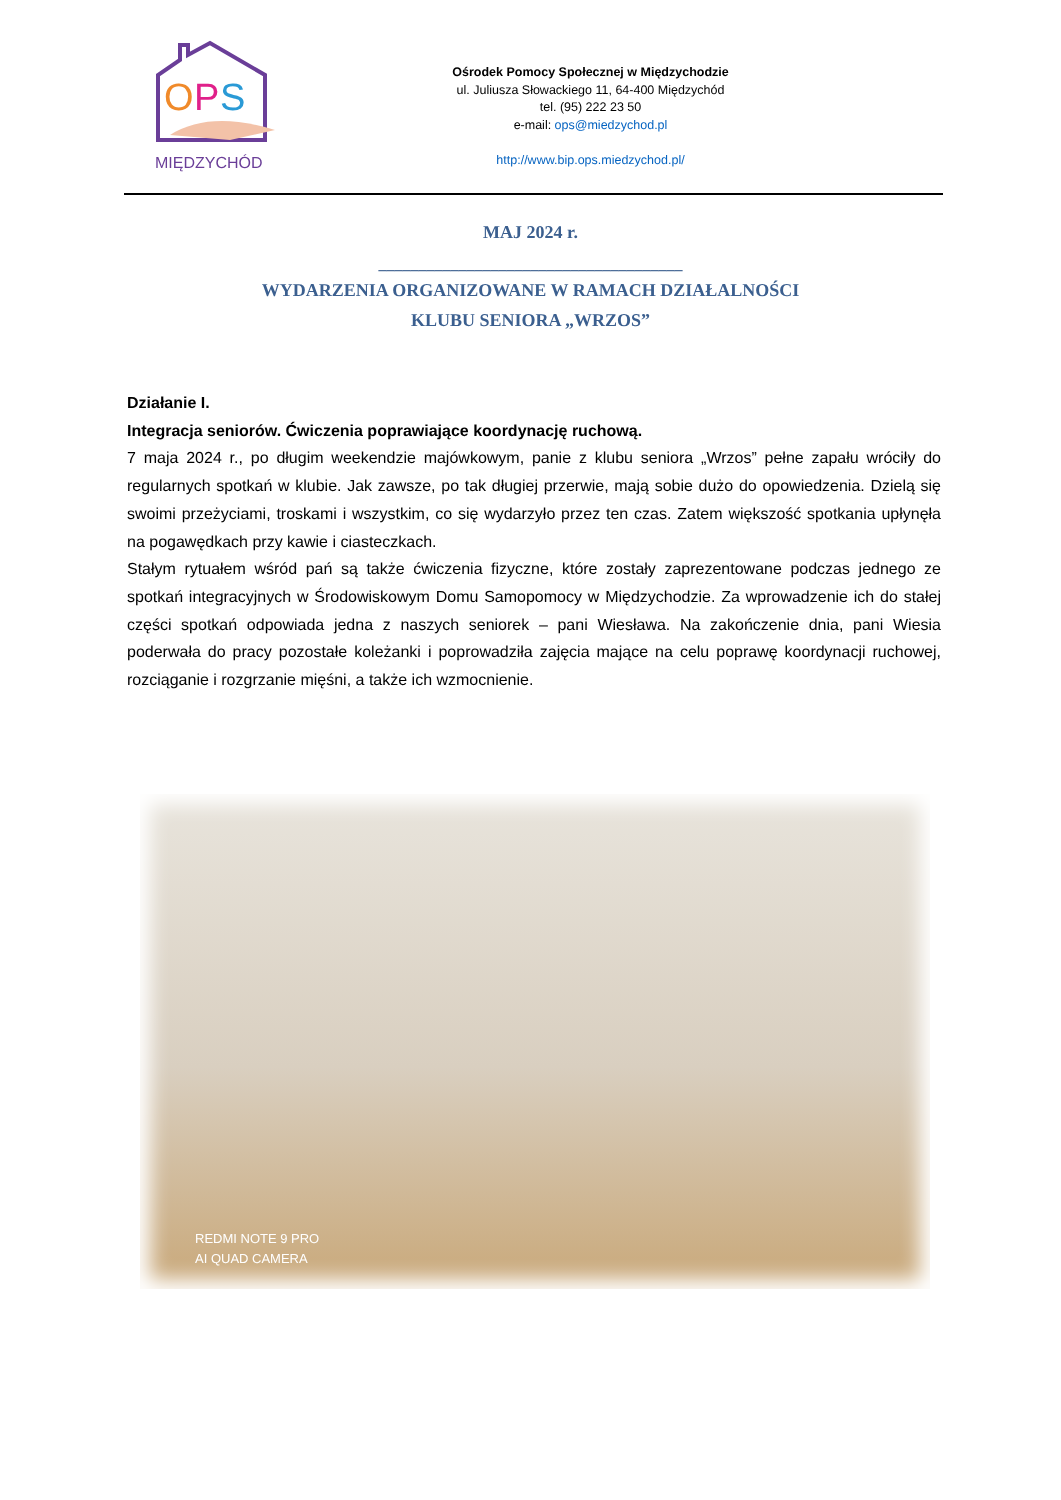O
P
S
MIĘDZYCHÓD
Ośrodek Pomocy Społecznej w Międzychodzie
ul. Juliusza Słowackiego 11, 64-400 Międzychód
tel. (95) 222 23 50
e-mail: ops@miedzychod.pl
http://www.bip.ops.miedzychod.pl/
MAJ 2024 r.
______________________________________
WYDARZENIA ORGANIZOWANE W RAMACH DZIAŁALNOŚCI
KLUBU SENIORA „WRZOS”
Działanie I.
Integracja seniorów. Ćwiczenia poprawiające koordynację ruchową.
7 maja 2024 r., po długim weekendzie majówkowym, panie z klubu seniora „Wrzos” pełne zapału wróciły do regularnych spotkań w klubie. Jak zawsze, po tak długiej przerwie, mają sobie dużo do opowiedzenia. Dzielą się swoimi przeżyciami, troskami i wszystkim, co się wydarzyło przez ten czas. Zatem większość spotkania upłynęła na pogawędkach przy kawie i ciasteczkach.
Stałym rytuałem wśród pań są także ćwiczenia fizyczne, które zostały zaprezentowane podczas jednego ze spotkań integracyjnych w Środowiskowym Domu Samopomocy w Międzychodzie. Za wprowadzenie ich do stałej części spotkań odpowiada jedna z naszych seniorek – pani Wiesława. Na zakończenie dnia, pani Wiesia poderwała do pracy pozostałe koleżanki i poprowadziła zajęcia mające na celu poprawę koordynacji ruchowej, rozciąganie i rozgrzanie mięśni, a także ich wzmocnienie.
REDMI NOTE 9 PRO
AI QUAD CAMERA